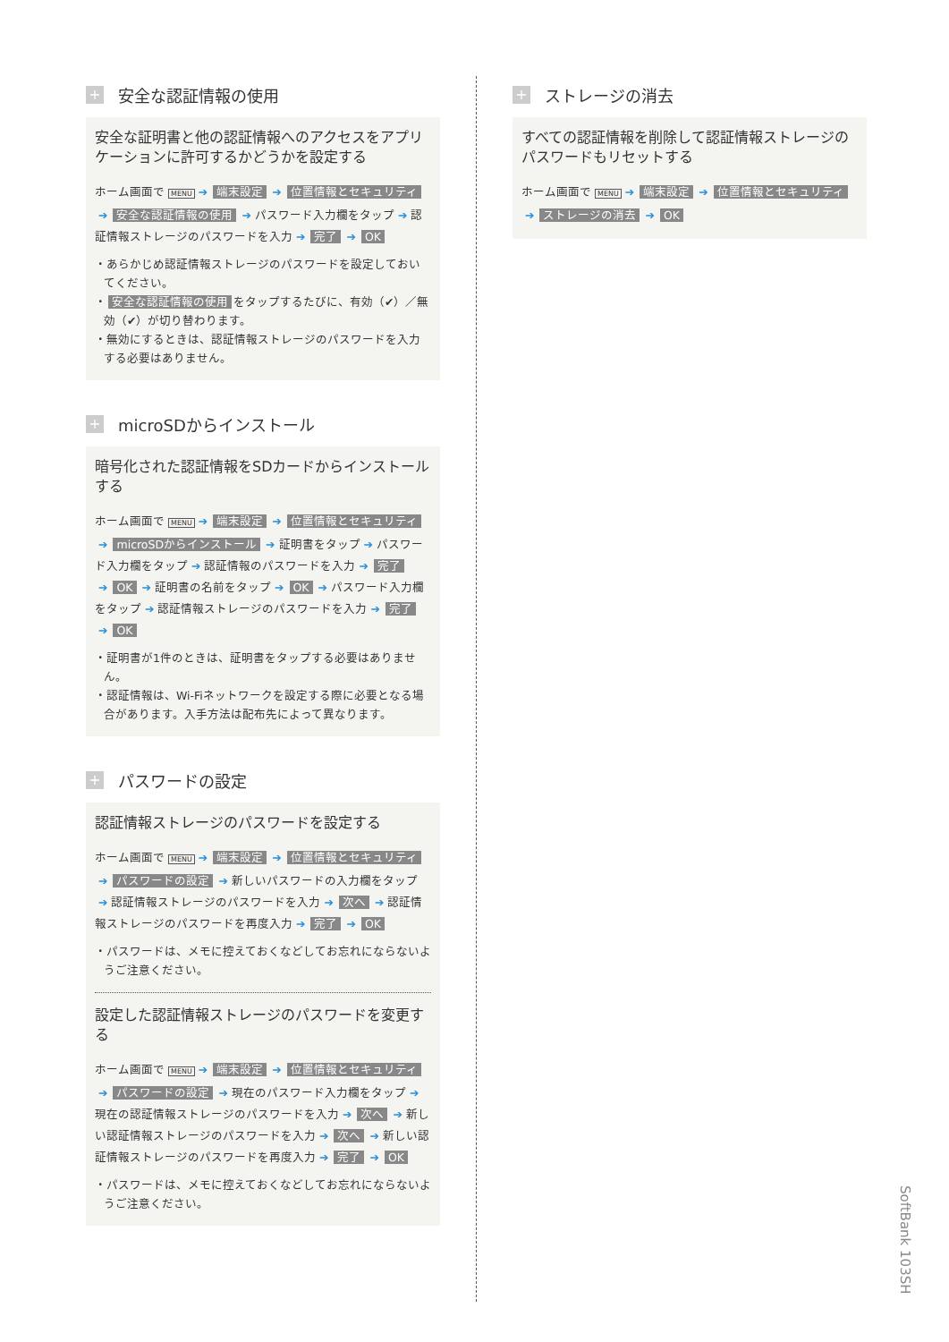+ 安全な認証情報の使用
安全な証明書と他の認証情報へのアクセスをアプリケーションに許可するかどうかを設定する
ホーム画面で MENU ➔ 端末設定 ➔ 位置情報とセキュリティ ➔ 安全な認証情報の使用 ➔ パスワード入力欄をタップ ➔ 認証情報ストレージのパスワードを入力 ➔ 完了 ➔ OK
・あらかじめ認証情報ストレージのパスワードを設定しておいてください。
・ 安全な認証情報の使用 をタップするたびに、有効（✔）／無効（✔）が切り替わります。
・無効にするときは、認証情報ストレージのパスワードを入力する必要はありません。
+ microSDからインストール
暗号化された認証情報をSDカードからインストールする
ホーム画面で MENU ➔ 端末設定 ➔ 位置情報とセキュリティ ➔ microSDからインストール ➔ 証明書をタップ ➔ パスワード入力欄をタップ ➔ 認証情報のパスワードを入力 ➔ 完了 ➔ OK ➔ 証明書の名前をタップ ➔ OK ➔ パスワード入力欄をタップ ➔ 認証情報ストレージのパスワードを入力 ➔ 完了 ➔ OK
・証明書が1件のときは、証明書をタップする必要はありません。
・認証情報は、Wi-Fiネットワークを設定する際に必要となる場合があります。入手方法は配布先によって異なります。
+ パスワードの設定
認証情報ストレージのパスワードを設定する
ホーム画面で MENU ➔ 端末設定 ➔ 位置情報とセキュリティ ➔ パスワードの設定 ➔ 新しいパスワードの入力欄をタップ ➔ 認証情報ストレージのパスワードを入力 ➔ 次へ ➔ 認証情報ストレージのパスワードを再度入力 ➔ 完了 ➔ OK
・パスワードは、メモに控えておくなどしてお忘れにならないようご注意ください。
設定した認証情報ストレージのパスワードを変更する
ホーム画面で MENU ➔ 端末設定 ➔ 位置情報とセキュリティ ➔ パスワードの設定 ➔ 現在のパスワード入力欄をタップ ➔ 現在の認証情報ストレージのパスワードを入力 ➔ 次へ ➔ 新しい認証情報ストレージのパスワードを入力 ➔ 次へ ➔ 新しい認証情報ストレージのパスワードを再度入力 ➔ 完了 ➔ OK
・パスワードは、メモに控えておくなどしてお忘れにならないようご注意ください。
+ ストレージの消去
すべての認証情報を削除して認証情報ストレージのパスワードもリセットする
ホーム画面で MENU ➔ 端末設定 ➔ 位置情報とセキュリティ ➔ ストレージの消去 ➔ OK
SoftBank 103SH